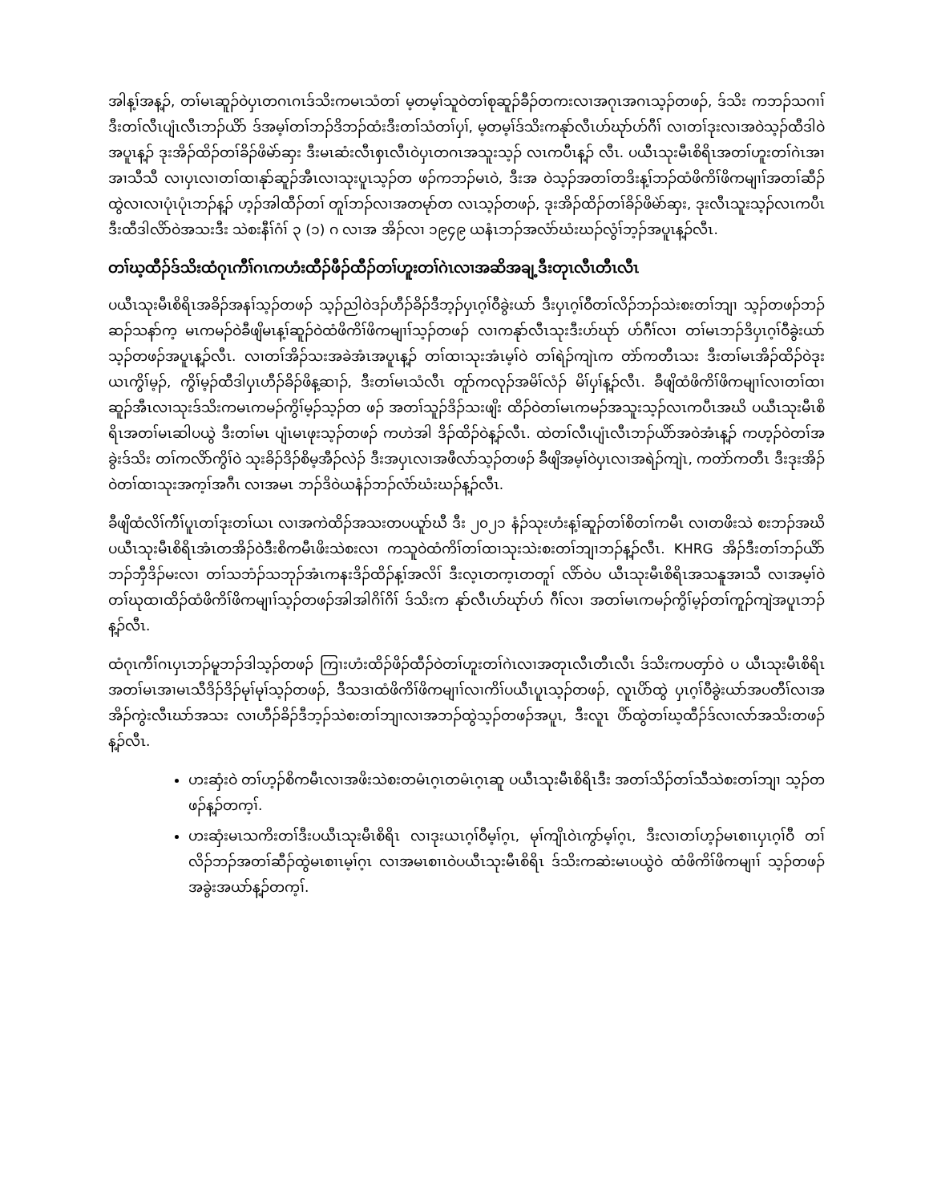အါန့ၢ်အန့ၣ်, တၢ်မၤဆူၣ်ဝဲပှၤတဂၤဂၤဒ်သိးကမၤသံတၢ် မ့တမ့ၢ်သူဝဲတၢ်စုဆူၣ်ခီၣ်တကးလၢအဂုၤအဂၤသ့ၣ်တဖၣ်, ဒ်သိး ကဘၣ်သဂၢၢ်ဒီးတၢ်လီၤပျံၤလီၤဘၣ်ယိာ် ဒ်အမ့ၢ်တၢ်ဘၣ်ဒိဘၣ်ထံးဒီးတၢ်သံတၢ်ပှၢ်, မ့တမ့ၢ်ဒ်သိးကနုာ်လီၤဟ်ဃုာ်ဟ်ဂီၢ် လၢတၢ်ဒုးလၢအဝဲသ့ၣ်ထီဒါဝဲအပူၤန့ၣ် ဒုးအိၣ်ထိၣ်တၢ်ခိၣ်ဖိမဲာ်ဆှး ဒီးမၤဆံးလီၤစှၤလီၤဝဲပှၤတဂၤအသူးသ့ၣ် လၤကပီၤန့ၣ် လီၤ. ပယီၤသုးမီၤစိရိၤအတၢ်ဟူးတၢ်ဂဲၤအၢအၢသီသီ လၢပှၤလၢတၢ်ထၢနုာ်ဆူၣ်အီၤလၢသုးပူၤသ့ၣ်တ ဖၣ်ကဘၣ်မၤဝဲ, ဒီးအ ဝဲသ့ၣ်အတၢ်တဒိးန့ၢ်ဘၣ်ထံဖိကိၢ်ဖိကမျၢၢ်အတၢ်ဆီၣ်ထွဲလၢလၢပုံၤပုံၤဘၣ်န့ၣ် ဟ့ၣ်အါထီၣ်တၢ် တူၢ်ဘၣ်လၢအတမုာ်တ လၤသ့ၣ်တဖၣ်, ဒုးအိၣ်ထိၣ်တၢ်ခိၣ်ဖိမဲာ်ဆှး, ဒုးလီၤသူးသ့ၣ်လၤကပီၤ ဒီးထီဒါလိာ်ဝဲအသးဒီး သဲစးနီၢ်ဂံၢ် ၃ (၁) ဂ လၢအ အိၣ်လၢ ၁၉၄၉ ယနံၤဘၣ်အလံာ်ဃံးဃၣ်လွံၢ်ဘ့ၣ်အပူၤန့ၣ်လီၤ.
တၢ်ဃ့ထီၣ်ဒ်သိးထံဂုၤကီၢ်ဂၤကဟံးထီၣ်ဖီၣ်ထီၣ်တၢ်ဟူးတၢ်ဂဲၤလၢအဆိအချ့ဒီးတုၤလီၤတီၤလီၤ
ပယီၤသုးမီၤစိရိၤအခိၣ်အနၢ်သ့ၣ်တဖၣ် သ့ၣ်ညါဝဲဒၣ်ဟီၣ်ခိၣ်ဒီဘ့ၣ်ပှၤဂ့ၢ်ဝီခွဲးယာ် ဒီးပှၤဂ့ၢ်ဝီတၢ်လိၣ်ဘၣ်သဲးစးတၢ်ဘျၢ သ့ၣ်တဖၣ်ဘၣ်ဆၣ်သနာ်က့ မၤကမၣ်ဝဲခီဖျိမၤန့ၢ်ဆူၣ်ဝဲထံဖိကိၢ်ဖိကမျၢၢ်သ့ၣ်တဖၣ် လၢကနုာ်လီၤသုးဒီးဟ်ဃုာ် ဟ်ဂီၢ်လၢ တၢ်မၤဘၣ်ဒိပှၤဂ့ၢ်ဝီခွဲးယာ်သ့ၣ်တဖၣ်အပူၤန့ၣ်လီၤ. လၢတၢ်အိၣ်သးအခဲအံၤအပူၤန့ၣ် တၢ်ထၢသုးအံၤမ့ၢ်ဝဲ တၢ်ရဲၣ်ကျဲၤက တဲာ်ကတီၤသး ဒီးတၢ်မၤအိၣ်ထိၣ်ဝဲဒုးယၤကွိၢ်မ့ၣ်, ကွိၢ်မ့ၣ်ထီဒါပှၤဟီၣ်ခိၣ်ဖိန့ဆၢၣ်, ဒီးတၢ်မၤသံလီၤ တူာ်ကလုၣ်အမိၢ်လံၣ် မိၢ်ပှၢ်န့ၣ်လီၤ. ခီဖျိထံဖိကိၢ်ဖိကမျၢၢ်လၢတၢ်ထၢဆူၣ်အီၤလၢသုးဒ်သိးကမၤကမၣ်ကွိၢ်မ့ၣ်သ့ၣ်တ ဖၣ် အတၢ်သူၣ်ဒိၣ်သးဖျိး ထိၣ်ဝဲတၢ်မၤကမၣ်အသူးသ့ၣ်လၤကပီၤအဃိ ပယီၤသုးမီၤစိရိၤအတၢ်မၤဆါပယွဲ ဒီးတၢ်မၤ ပျံၤမၤဖုးသ့ၣ်တဖၣ် ကဟဲအါ ဒိၣ်ထိၣ်ဝဲန့ၣ်လီၤ. ထဲတၢ်လီၤပျံၤလီၤဘၣ်ယိာ်အဝဲအံၤန့ၣ် ကဟ့ၣ်ဝဲတၢ်အခွဲးဒ်သိး တၢ်ကလိာ်ကွိၢ်ဝဲ သုးခိၣ်ဒိၣ်စိမ့အီၣ်လဲၣ် ဒီးအပှၤလၢအဖီလာ်သ့ၣ်တဖၣ် ခီဖျိအမ့ၢ်ဝဲပှၤလၢအရဲၣ်ကျဲၤ, ကတဲာ်ကတီၤ ဒီးဒုးအိၣ်ဝဲတၢ်ထၢသုးအက့ၢ်အဂီၤ လၢအမၤ ဘၣ်ဒိဝဲယနံၣ်ဘၣ်လံာ်ဃံးဃၣ်န့ၣ်လီၤ.
ခီဖျိထံလိၢ်ကီၢ်ပူၤတၢ်ဒုးတၢ်ယၤ လၢအကဲထိၣ်အသးတပယူာ်ဃီ ဒီး ၂၀၂၁ နံၣ်သုးဟံးန့ၢ်ဆူၣ်တၢ်စိတၢ်ကမီၤ လၢတဖိးသဲ စးဘၣ်အဃိ ပယီၤသုးမီၤစိရိၤအံၤတအိၣ်ဝဲဒီးစိကမီၤဖိးသဲစးလၢ ကသူဝဲထံကိၢ်တၢ်ထၢသုးသဲးစးတၢ်ဘျၢဘၣ်န့ၣ်လီၤ. KHRG အိၣ်ဒီးတၢ်ဘၣ်ယိာ်ဘၣ်ဘှီဒိၣ်မးလၢ တၢ်သဘံၣ်သဘုၣ်အံၤကနးဒိၣ်ထိၣ်န့ၢ်အလိၢ် ဒီးလ့ၤတက့ၤတတူၢ် လိာ်ဝဲပ ယီၤသုးမီၤစိရိၤအသနူအၢသီ လၢအမ့ၢ်ဝဲတၢ်ဃုထၢထိၣ်ထံဖိကိၢ်ဖိကမျၢၢ်သ့ၣ်တဖၣ်အါအါဂိၢ်ဂိၢ် ဒ်သိးက နုာ်လီၤဟ်ဃုာ်ဟ် ဂီၢ်လၢ အတၢ်မၤကမၣ်ကွိၢ်မ့ၣ်တၢ်ကူၣ်ကျဲအပူၤဘၣ်န့ၣ်လီၤ.
ထံဂုၤကီၢ်ဂၤပှၤဘၣ်မူဘၣ်ဒါသ့ၣ်တဖၣ် ကြၢးဟံးထိၣ်ဖိၣ်ထီၣ်ဝဲတၢ်ဟူးတၢ်ဂဲၤလၢအတုၤလီၤတီၤလီၤ ဒ်သိးကပတှာ်ဝဲ ပ ယီၤသုးမီၤစိရိၤအတၢ်မၤအၢမၤသီဒိၣ်ဒိၣ်မုၢ်မုၢ်သ့ၣ်တဖၣ်, ဒီသဒၢထံဖိကိၢ်ဖိကမျၢၢ်လၢကိၢ်ပယီၤပူၤသ့ၣ်တဖၣ်, လူၤပိာ်ထွဲ ပှၤဂ့ၢ်ဝီခွဲးယာ်အပတီၢ်လၢအအိၣ်ကွဲးလီၤဃာ်အသး လၢဟီၣ်ခိၣ်ဒီဘ့ၣ်သဲစးတၢ်ဘျၢလၢအဘၣ်ထွဲသ့ၣ်တဖၣ်အပူၤ, ဒီးလူၤ ပိာ်ထွဲတၢ်ဃ့ထီၣ်ဒ်လၢလာ်အသိးတဖၣ်န့ၣ်လီၤ.
ဟးဆှံးဝဲ တၢ်ဟ့ၣ်စိကမီၤလၢအဖိးသဲစးတမံၤဂ့ၤတမံၤဂ့ၤဆူ ပယီၤသုးမီၤစိရိၤဒီး အတၢ်သိၣ်တၢ်သီသဲစးတၢ်ဘျၢ သ့ၣ်တဖၣ်န့ၣ်တက့ၢ်.
ဟးဆှံးမၤသကိးတၢ်ဒီးပယီၤသုးမီၤစိရိၤ လၢဒုးယၤဂ့ၢ်ဝီမ့ၢ်ဂ့ၤ, မုၢ်ကျိၤဝဲၤကွာ်မ့ၢ်ဂ့ၤ, ဒီးလၢတၢ်ဟ့ၣ်မၤစၢၤပှၤဂ့ၢ်ဝီ တၢ်လိၣ်ဘၣ်အတၢ်ဆီၣ်ထွဲမၤစၢၤမ့ၢ်ဂ့ၤ လၢအမၤစၢၤဝဲပယီၤသုးမီၤစိရိၤ ဒ်သိးကဆဲးမၤပယွဲဝဲ ထံဖိကိၢ်ဖိကမျၢၢ် သ့ၣ်တဖၣ်အခွဲးအယာ်န့ၣ်တက့ၢ်.